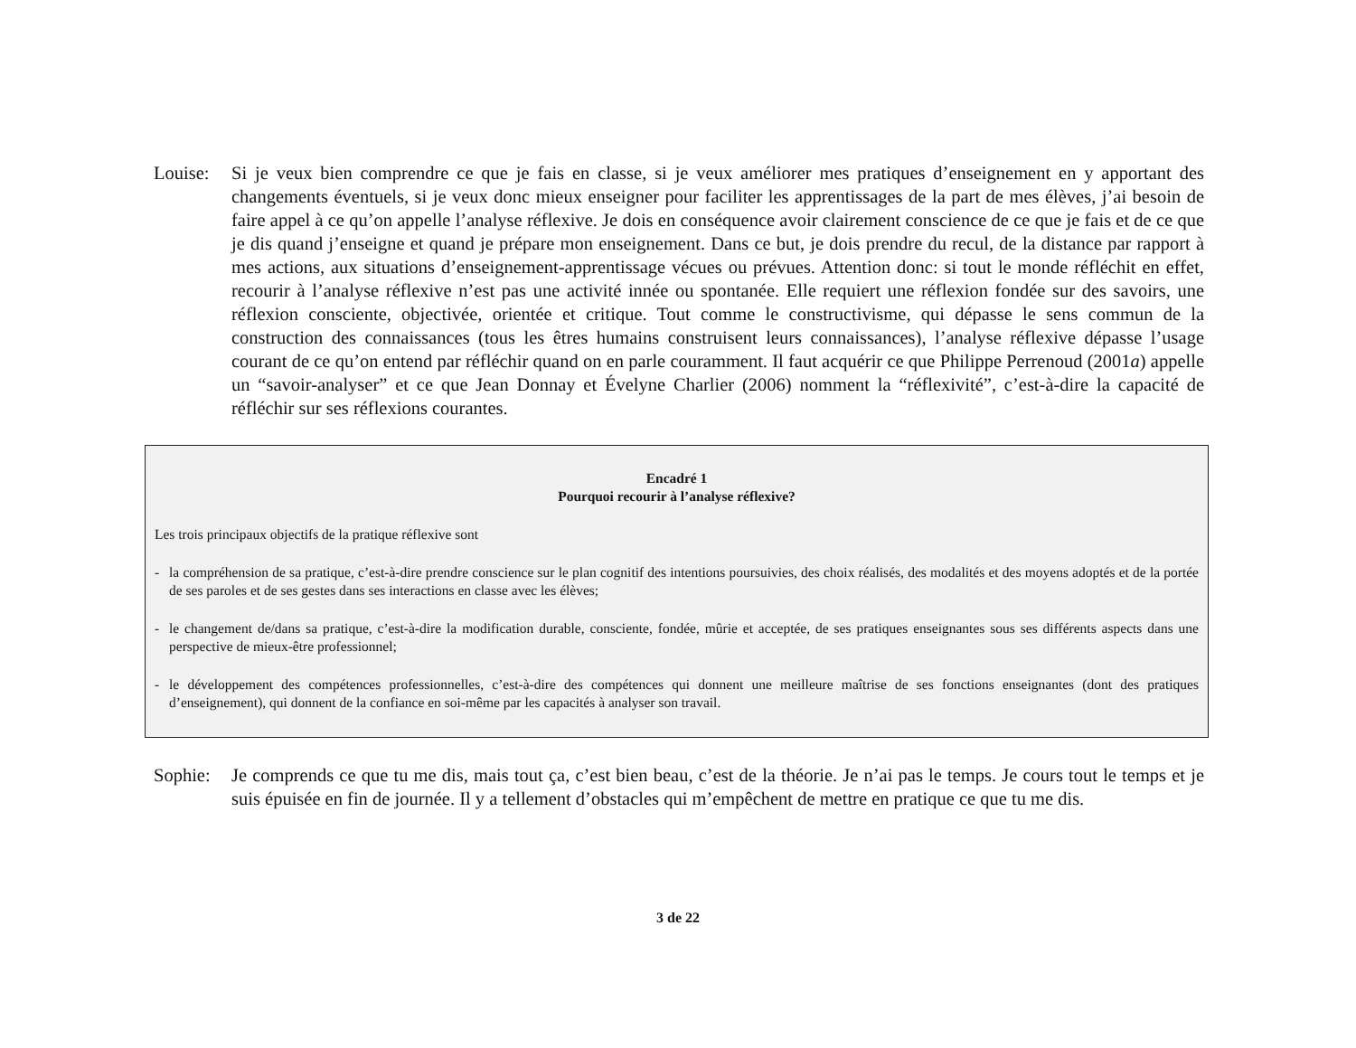Louise:
Si je veux bien comprendre ce que je fais en classe, si je veux améliorer mes pratiques d’enseignement en y apportant des changements éventuels, si je veux donc mieux enseigner pour faciliter les apprentissages de la part de mes élèves, j’ai besoin de faire appel à ce qu’on appelle l’analyse réflexive. Je dois en conséquence avoir clairement conscience de ce que je fais et de ce que je dis quand j’enseigne et quand je prépare mon enseignement. Dans ce but, je dois prendre du recul, de la distance par rapport à mes actions, aux situations d’enseignement-apprentissage vécues ou prévues. Attention donc: si tout le monde réfléchit en effet, recourir à l’analyse réflexive n’est pas une activité innée ou spontanée. Elle requiert une réflexion fondée sur des savoirs, une réflexion consciente, objectivée, orientée et critique. Tout comme le constructivisme, qui dépasse le sens commun de la construction des connaissances (tous les êtres humains construisent leurs connaissances), l’analyse réflexive dépasse l’usage courant de ce qu’on entend par réfléchir quand on en parle couramment. Il faut acquérir ce que Philippe Perrenoud (2001a) appelle un “savoir-analyser” et ce que Jean Donnay et Évelyne Charlier (2006) nomment la “réflexivité”, c’est-à-dire la capacité de réfléchir sur ses réflexions courantes.
Encadré 1
Pourquoi recourir à l’analyse réflexive?
Les trois principaux objectifs de la pratique réflexive sont
- la compréhension de sa pratique, c’est-à-dire prendre conscience sur le plan cognitif des intentions poursuivies, des choix réalisés, des modalités et des moyens adoptés et de la portée de ses paroles et de ses gestes dans ses interactions en classe avec les élèves;
- le changement de/dans sa pratique, c’est-à-dire la modification durable, consciente, fondée, mûrie et acceptée, de ses pratiques enseignantes sous ses différents aspects dans une perspective de mieux-être professionnel;
- le développement des compétences professionnelles, c’est-à-dire des compétences qui donnent une meilleure maîtrise de ses fonctions enseignantes (dont des pratiques d’enseignement), qui donnent de la confiance en soi-même par les capacités à analyser son travail.
Sophie:
Je comprends ce que tu me dis, mais tout ça, c’est bien beau, c’est de la théorie. Je n’ai pas le temps. Je cours tout le temps et je suis épuisée en fin de journée. Il y a tellement d’obstacles qui m’empêchent de mettre en pratique ce que tu me dis.
3 de 22